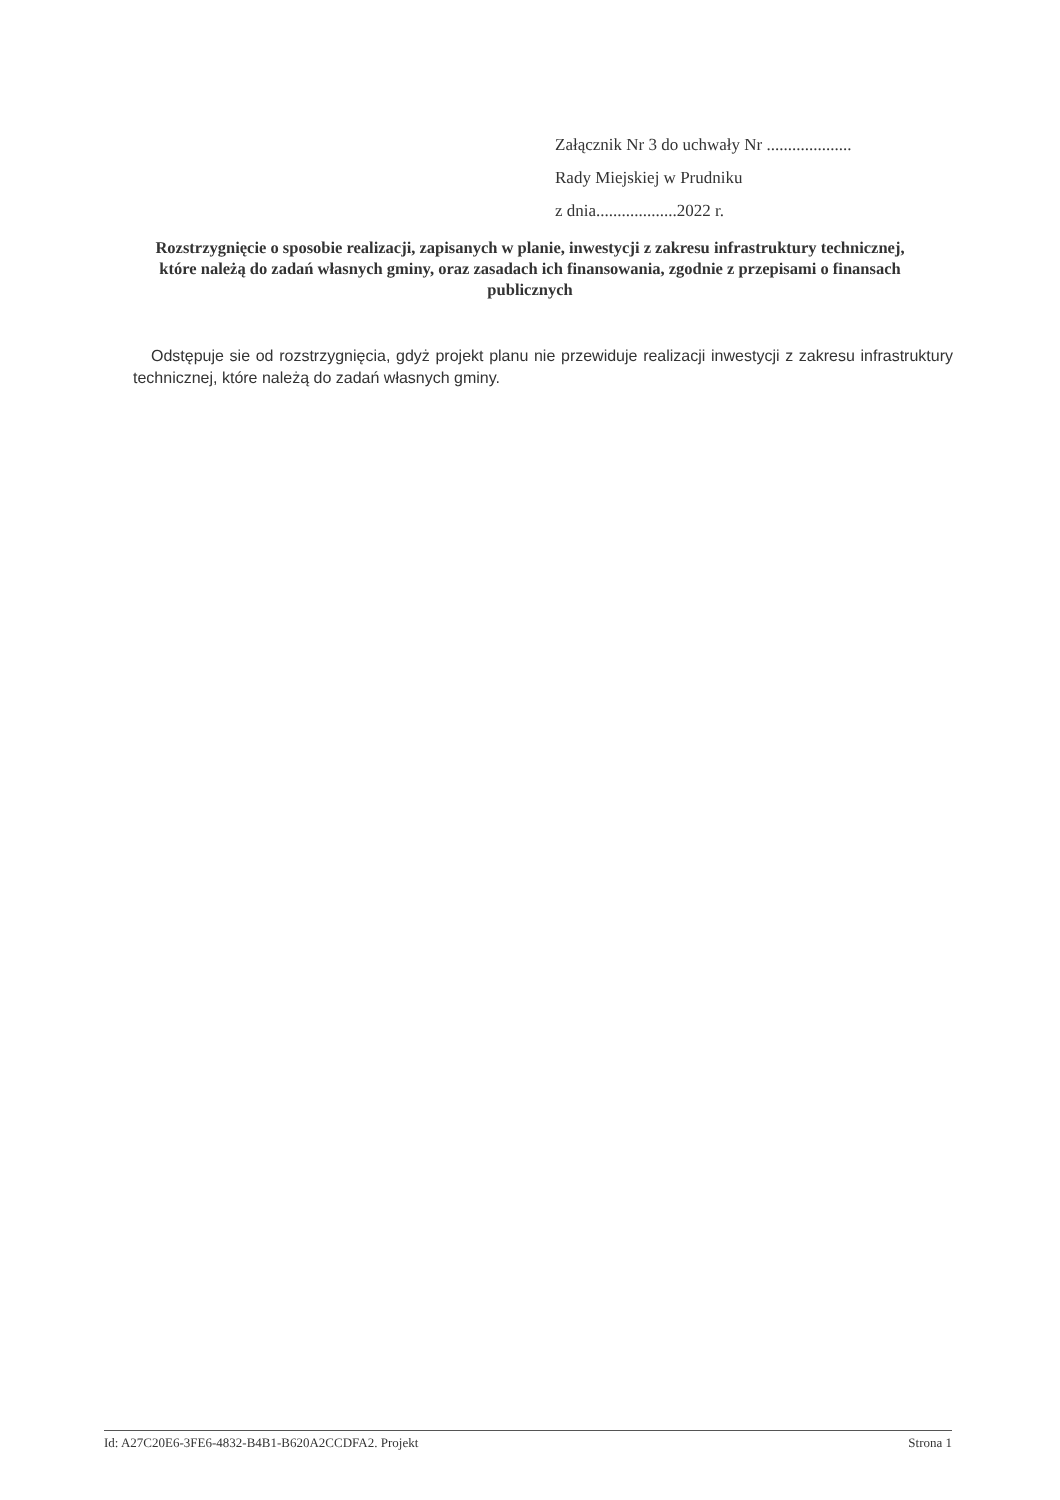Załącznik Nr 3 do uchwały Nr ....................
Rady Miejskiej w Prudniku
z dnia...................2022 r.
Rozstrzygnięcie o sposobie realizacji, zapisanych w planie, inwestycji z zakresu infrastruktury technicznej, które należą do zadań własnych gminy, oraz zasadach ich finansowania, zgodnie z przepisami o finansach publicznych
Odstępuje sie od rozstrzygnięcia, gdyż projekt planu nie przewiduje realizacji inwestycji z zakresu infrastruktury technicznej, które należą do zadań własnych gminy.
Id: A27C20E6-3FE6-4832-B4B1-B620A2CCDFA2. Projekt Strona 1